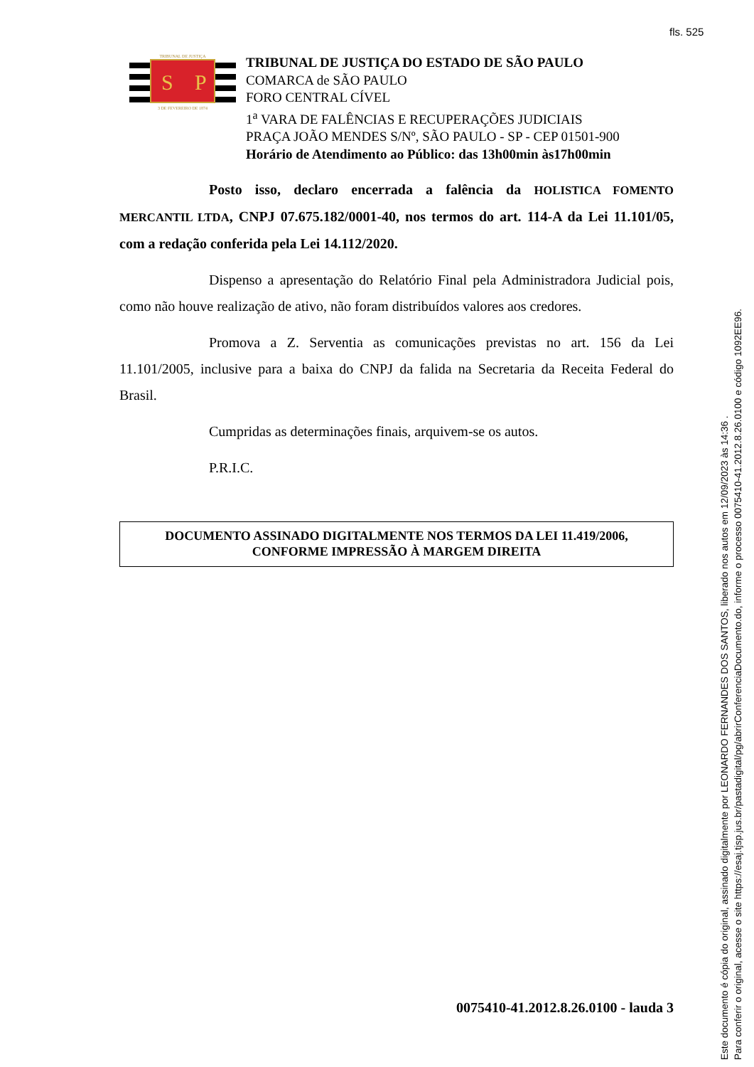fls. 525
S
P
TRIBUNAL DE JUSTIÇA
3 DE FEVEREIRO DE 1874
TRIBUNAL DE JUSTIÇA DO ESTADO DE SÃO PAULO
COMARCA de SÃO PAULO
FORO CENTRAL CÍVEL
1<sup>a</sup> VARA DE FALÊNCIAS E RECUPERAÇÕES JUDICIAIS
PRAÇA JOÃO MENDES S/Nº, SÃO PAULO - SP - CEP 01501-900
Horário de Atendimento ao Público: das 13h00min às17h00min
Posto isso, declaro encerrada a falência da HOLISTICA FOMENTO MERCANTIL LTDA, CNPJ 07.675.182/0001-40, nos termos do art. 114-A da Lei 11.101/05, com a redação conferida pela Lei 14.112/2020.
Dispenso a apresentação do Relatório Final pela Administradora Judicial pois, como não houve realização de ativo, não foram distribuídos valores aos credores.
Promova a Z. Serventia as comunicações previstas no art. 156 da Lei 11.101/2005, inclusive para a baixa do CNPJ da falida na Secretaria da Receita Federal do Brasil.
Cumpridas as determinações finais, arquivem-se os autos.
P.R.I.C.
DOCUMENTO ASSINADO DIGITALMENTE NOS TERMOS DA LEI 11.419/2006,
CONFORME IMPRESSÃO À MARGEM DIREITA
0075410-41.2012.8.26.0100 - lauda 3
Este documento é cópia do original, assinado digitalmente por LEONARDO FERNANDES DOS SANTOS, liberado nos autos em 12/09/2023 às 14:36 .
Para conferir o original, acesse o site https://esaj.tjsp.jus.br/pastadigital/pg/abrirConferenciaDocumento.do, informe o processo 0075410-41.2012.8.26.0100 e código 1092EE96.